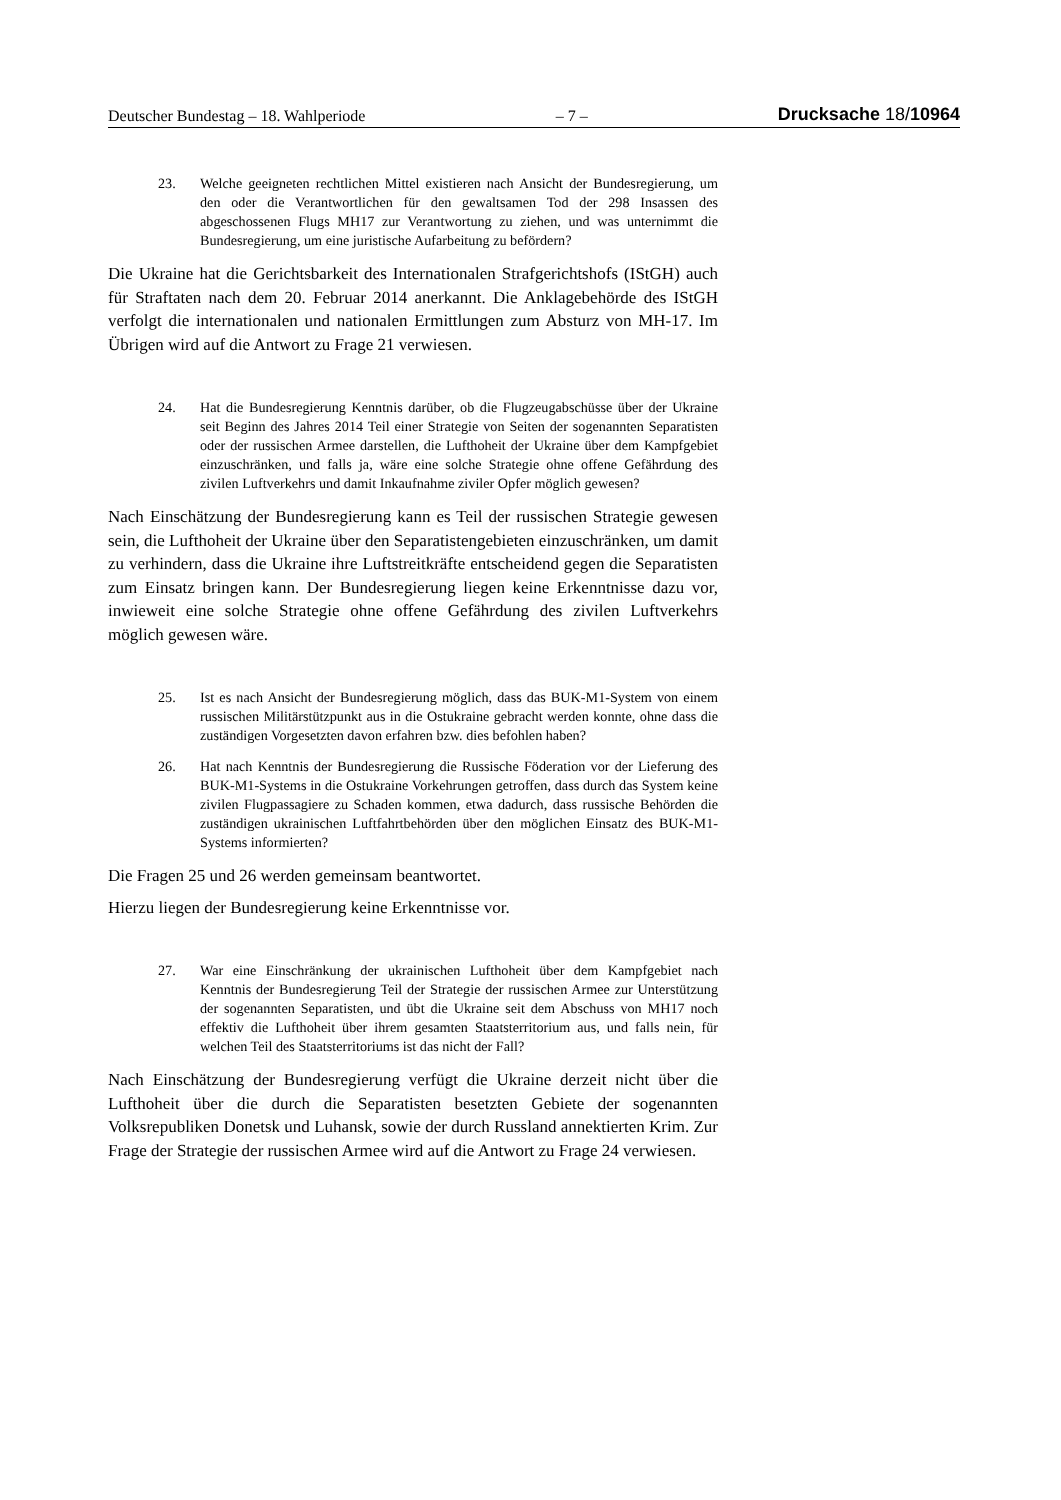Deutscher Bundestag – 18. Wahlperiode – 7 – Drucksache 18/10964
23. Welche geeigneten rechtlichen Mittel existieren nach Ansicht der Bundesregierung, um den oder die Verantwortlichen für den gewaltsamen Tod der 298 Insassen des abgeschossenen Flugs MH17 zur Verantwortung zu ziehen, und was unternimmt die Bundesregierung, um eine juristische Aufarbeitung zu befördern?
Die Ukraine hat die Gerichtsbarkeit des Internationalen Strafgerichtshofs (IStGH) auch für Straftaten nach dem 20. Februar 2014 anerkannt. Die Anklagebehörde des IStGH verfolgt die internationalen und nationalen Ermittlungen zum Absturz von MH-17. Im Übrigen wird auf die Antwort zu Frage 21 verwiesen.
24. Hat die Bundesregierung Kenntnis darüber, ob die Flugzeugabschüsse über der Ukraine seit Beginn des Jahres 2014 Teil einer Strategie von Seiten der sogenannten Separatisten oder der russischen Armee darstellen, die Lufthoheit der Ukraine über dem Kampfgebiet einzuschränken, und falls ja, wäre eine solche Strategie ohne offene Gefährdung des zivilen Luftverkehrs und damit Inkaufnahme ziviler Opfer möglich gewesen?
Nach Einschätzung der Bundesregierung kann es Teil der russischen Strategie gewesen sein, die Lufthoheit der Ukraine über den Separatistengebieten einzuschränken, um damit zu verhindern, dass die Ukraine ihre Luftstreitkräfte entscheidend gegen die Separatisten zum Einsatz bringen kann. Der Bundesregierung liegen keine Erkenntnisse dazu vor, inwieweit eine solche Strategie ohne offene Gefährdung des zivilen Luftverkehrs möglich gewesen wäre.
25. Ist es nach Ansicht der Bundesregierung möglich, dass das BUK-M1-System von einem russischen Militärstützpunkt aus in die Ostukraine gebracht werden konnte, ohne dass die zuständigen Vorgesetzten davon erfahren bzw. dies befohlen haben?
26. Hat nach Kenntnis der Bundesregierung die Russische Föderation vor der Lieferung des BUK-M1-Systems in die Ostukraine Vorkehrungen getroffen, dass durch das System keine zivilen Flugpassagiere zu Schaden kommen, etwa dadurch, dass russische Behörden die zuständigen ukrainischen Luftfahrtbehörden über den möglichen Einsatz des BUK-M1-Systems informierten?
Die Fragen 25 und 26 werden gemeinsam beantwortet.
Hierzu liegen der Bundesregierung keine Erkenntnisse vor.
27. War eine Einschränkung der ukrainischen Lufthoheit über dem Kampfgebiet nach Kenntnis der Bundesregierung Teil der Strategie der russischen Armee zur Unterstützung der sogenannten Separatisten, und übt die Ukraine seit dem Abschuss von MH17 noch effektiv die Lufthoheit über ihrem gesamten Staatsterritorium aus, und falls nein, für welchen Teil des Staatsterritoriums ist das nicht der Fall?
Nach Einschätzung der Bundesregierung verfügt die Ukraine derzeit nicht über die Lufthoheit über die durch die Separatisten besetzten Gebiete der sogenannten Volksrepubliken Donetsk und Luhansk, sowie der durch Russland annektierten Krim. Zur Frage der Strategie der russischen Armee wird auf die Antwort zu Frage 24 verwiesen.